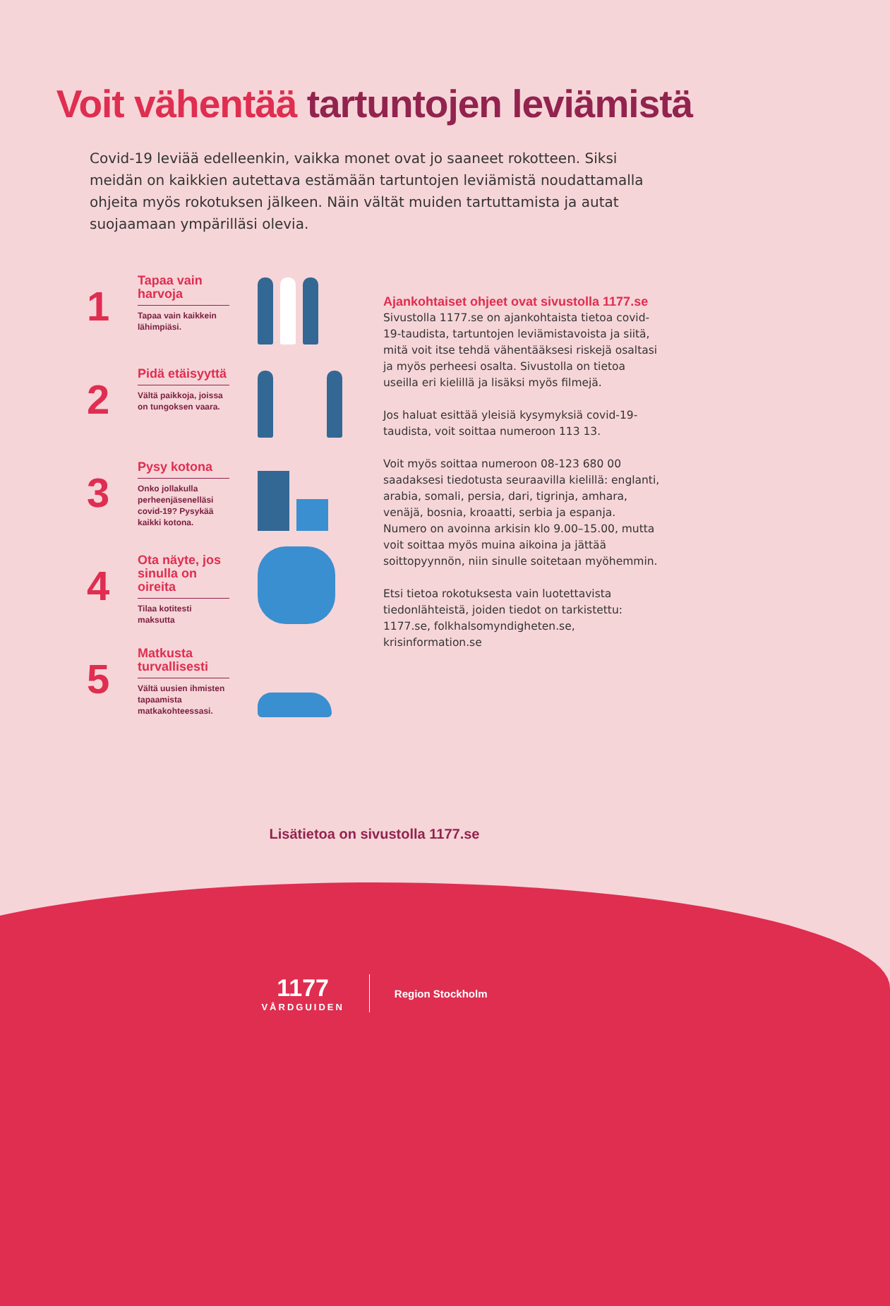Voit vähentää tartuntojen leviämistä
Covid-19 leviää edelleenkin, vaikka monet ovat jo saaneet rokotteen. Siksi meidän on kaikkien autettava estämään tartuntojen leviämistä noudattamalla ohjeita myös rokotuksen jälkeen. Näin vältät muiden tartuttamista ja autat suojaamaan ympärilläsi olevia.
1
Tapaa vain harvoja
Tapaa vain kaikkein lähimpiäsi.
2
Pidä etäisyyttä
Vältä paikkoja, joissa on tungoksen vaara.
3
Pysy kotona
Onko jollakulla perheenjäsenelläsi covid-19? Pysykää kaikki kotona.
4
Ota näyte, jos sinulla on oireita
Tilaa kotitesti maksutta
5
Matkusta turvallisesti
Vältä uusien ihmisten tapaamista matkakohteessasi.
Ajankohtaiset ohjeet ovat sivustolla 1177.se
Sivustolla 1177.se on ajankohtaista tietoa covid-19-taudista, tartuntojen leviämistavoista ja siitä, mitä voit itse tehdä vähentääksesi riskejä osaltasi ja myös perheesi osalta. Sivustolla on tietoa useilla eri kielillä ja lisäksi myös filmejä.
Jos haluat esittää yleisiä kysymyksiä covid-19-taudista, voit soittaa numeroon 113 13.
Voit myös soittaa numeroon 08-123 680 00 saadaksesi tiedotusta seuraavilla kielillä: englanti, arabia, somali, persia, dari, tigrinja, amhara, venäjä, bosnia, kroaatti, serbia ja espanja. Numero on avoinna arkisin klo 9.00–15.00, mutta voit soittaa myös muina aikoina ja jättää soittopyynnön, niin sinulle soitetaan myöhemmin.
Etsi tietoa rokotuksesta vain luotettavista tiedonlähteistä, joiden tiedot on tarkistettu: 1177.se, folkhalsomyndigheten.se, krisinformation.se
Lisätietoa on sivustolla 1177.se
1177
VÅRDGUIDEN
Region Stockholm